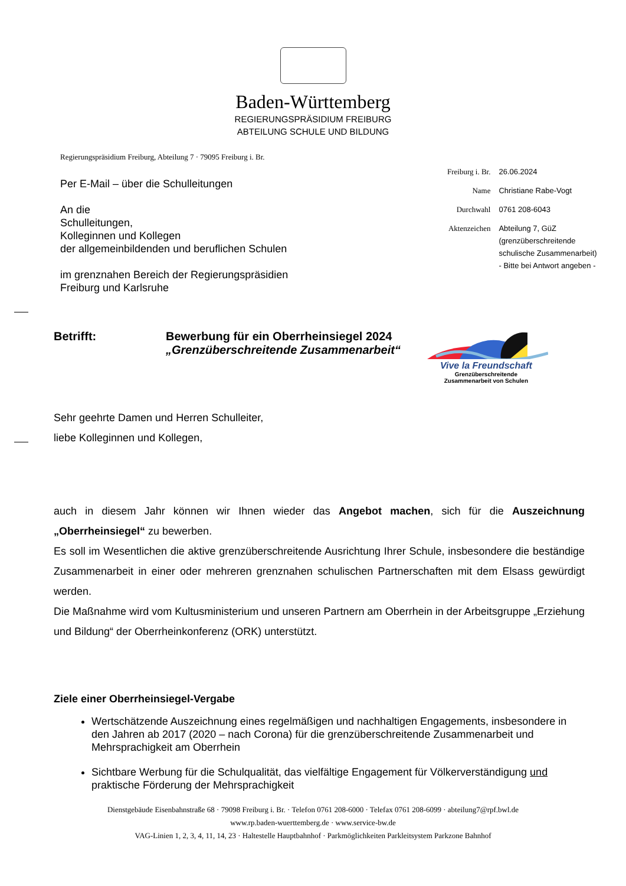Baden-Württemberg
REGIERUNGSPRÄSIDIUM FREIBURG
ABTEILUNG SCHULE UND BILDUNG
Regierungspräsidium Freiburg, Abteilung 7 · 79095 Freiburg i. Br.
Per E-Mail – über die Schulleitungen
An die
Schulleitungen,
Kolleginnen und Kollegen
der allgemeinbildenden und beruflichen Schulen
im grenznahen Bereich der Regierungspräsidien
Freiburg und Karlsruhe
| Freiburg i. Br. | 26.06.2024 |
| Name | Christiane Rabe-Vogt |
| Durchwahl | 0761 208-6043 |
| Aktenzeichen | Abteilung 7, GüZ (grenzüberschreitende schulische Zusammenarbeit) - Bitte bei Antwort angeben - |
Betrifft: Bewerbung für ein Oberrheinsiegel 2024
„Grenzüberschreitende Zusammenarbeit“
Vive la Freundschaft
Grenzüberschreitende
Zusammenarbeit von Schulen
Sehr geehrte Damen und Herren Schulleiter,
liebe Kolleginnen und Kollegen,
auch in diesem Jahr können wir Ihnen wieder das Angebot machen, sich für die Auszeichnung „Oberrheinsiegel“ zu bewerben.
Es soll im Wesentlichen die aktive grenzüberschreitende Ausrichtung Ihrer Schule, insbesondere die beständige Zusammenarbeit in einer oder mehreren grenznahen schulischen Partnerschaften mit dem Elsass gewürdigt werden.
Die Maßnahme wird vom Kultusministerium und unseren Partnern am Oberrhein in der Arbeitsgruppe „Erziehung und Bildung“ der Oberrheinkonferenz (ORK) unterstützt.
Ziele einer Oberrheinsiegel-Vergabe
Wertschätzende Auszeichnung eines regelmäßigen und nachhaltigen Engagements, insbesondere in den Jahren ab 2017 (2020 – nach Corona) für die grenzüberschreitende Zusammenarbeit und Mehrsprachigkeit am Oberrhein
Sichtbare Werbung für die Schulqualität, das vielfältige Engagement für Völkerverständigung und praktische Förderung der Mehrsprachigkeit
Dienstgebäude Eisenbahnstraße 68 · 79098 Freiburg i. Br. · Telefon 0761 208-6000 · Telefax 0761 208-6099 · abteilung7@rpf.bwl.de
www.rp.baden-wuerttemberg.de · www.service-bw.de
VAG-Linien 1, 2, 3, 4, 11, 14, 23 · Haltestelle Hauptbahnhof · Parkmöglichkeiten Parkleitsystem Parkzone Bahnhof